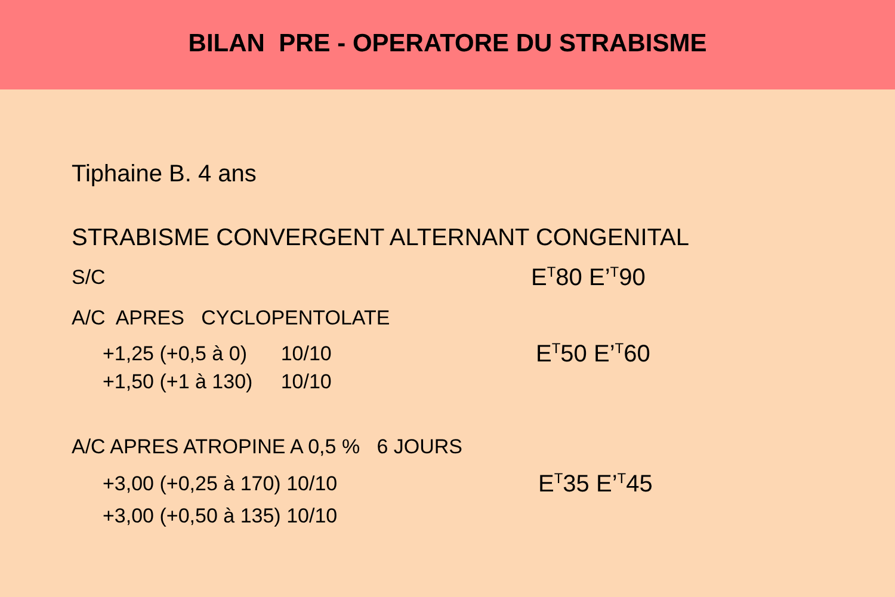BILAN PRE - OPERATORE DU STRABISME
Tiphaine B. 4 ans
STRABISME CONVERGENT ALTERNANT CONGENITAL
S/C
E<sup>T</sup>80 E’<sup>T</sup>90
A/C APRES CYCLOPENTOLATE
+1,25 (+0,5 à 0) 10/10
E<sup>T</sup>50 E’<sup>T</sup>60
+1,50 (+1 à 130) 10/10
A/C APRES ATROPINE A 0,5 % 6 JOURS
+3,00 (+0,25 à 170) 10/10
E<sup>T</sup>35 E’<sup>T</sup>45
+3,00 (+0,50 à 135) 10/10